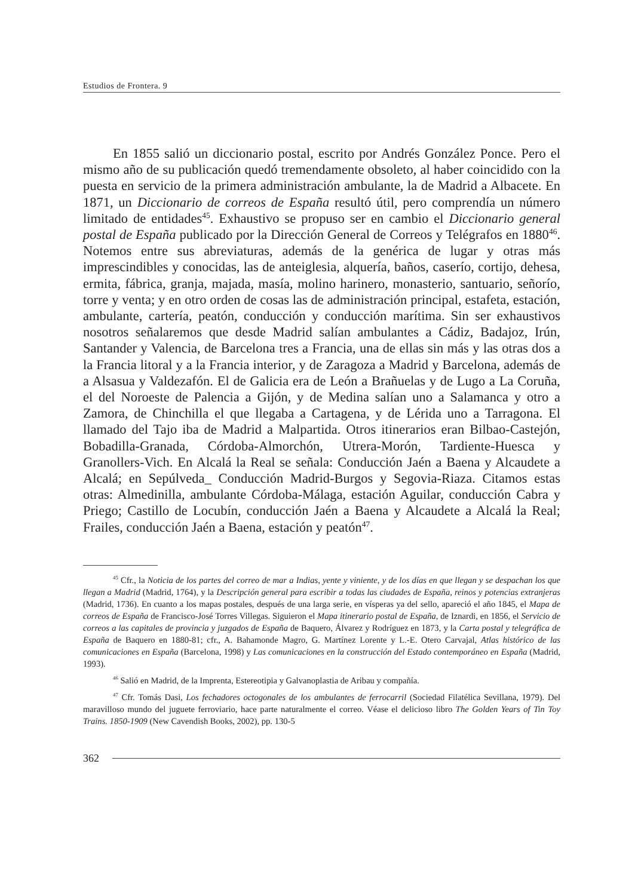Estudios de Frontera. 9
En 1855 salió un diccionario postal, escrito por Andrés González Ponce. Pero el mismo año de su publicación quedó tremendamente obsoleto, al haber coincidido con la puesta en servicio de la primera administración ambulante, la de Madrid a Albacete. En 1871, un Diccionario de correos de España resultó útil, pero comprendía un número limitado de entidades<sup>45</sup>. Exhaustivo se propuso ser en cambio el Diccionario general postal de España publicado por la Dirección General de Correos y Telégrafos en 1880<sup>46</sup>. Notemos entre sus abreviaturas, además de la genérica de lugar y otras más imprescindibles y conocidas, las de anteiglesia, alquería, baños, caserío, cortijo, dehesa, ermita, fábrica, granja, majada, masía, molino harinero, monasterio, santuario, señorío, torre y venta; y en otro orden de cosas las de administración principal, estafeta, estación, ambulante, cartería, peatón, conducción y conducción marítima. Sin ser exhaustivos nosotros señalaremos que desde Madrid salían ambulantes a Cádiz, Badajoz, Irún, Santander y Valencia, de Barcelona tres a Francia, una de ellas sin más y las otras dos a la Francia litoral y a la Francia interior, y de Zaragoza a Madrid y Barcelona, además de a Alsasua y Valdezafón. El de Galicia era de León a Brañuelas y de Lugo a La Coruña, el del Noroeste de Palencia a Gijón, y de Medina salían uno a Salamanca y otro a Zamora, de Chinchilla el que llegaba a Cartagena, y de Lérida uno a Tarragona. El llamado del Tajo iba de Madrid a Malpartida. Otros itinerarios eran Bilbao-Castejón, Bobadilla-Granada, Córdoba-Almorchón, Utrera-Morón, Tardiente-Huesca y Granollers-Vich. En Alcalá la Real se señala: Conducción Jaén a Baena y Alcaudete a Alcalá; en Sepúlveda_ Conducción Madrid-Burgos y Segovia-Riaza. Citamos estas otras: Almedinilla, ambulante Córdoba-Málaga, estación Aguilar, conducción Cabra y Priego; Castillo de Locubín, conducción Jaén a Baena y Alcaudete a Alcalá la Real; Frailes, conducción Jaén a Baena, estación y peatón<sup>47</sup>.
<sup>45</sup> Cfr., la Noticia de los partes del correo de mar a Indias, yente y viniente, y de los días en que llegan y se despachan los que llegan a Madrid (Madrid, 1764), y la Descripción general para escribir a todas las ciudades de España, reinos y potencias extranjeras (Madrid, 1736). En cuanto a los mapas postales, después de una larga serie, en vísperas ya del sello, apareció el año 1845, el Mapa de correos de España de Francisco-José Torres Villegas. Siguieron el Mapa itinerario postal de España, de Iznardi, en 1856, el Servicio de correos a las capitales de provincia y juzgados de España de Baquero, Álvarez y Rodríguez en 1873, y la Carta postal y telegráfica de España de Baquero en 1880-81; cfr., A. Bahamonde Magro, G. Martínez Lorente y L.-E. Otero Carvajal, Atlas histórico de las comunicaciones en España (Barcelona, 1998) y Las comunicaciones en la construcción del Estado contemporáneo en España (Madrid, 1993).
<sup>46</sup> Salió en Madrid, de la Imprenta, Estereotipia y Galvanoplastia de Aribau y compañía.
<sup>47</sup> Cfr. Tomás Dasi, Los fechadores octogonales de los ambulantes de ferrocarril (Sociedad Filatélica Sevillana, 1979). Del maravilloso mundo del juguete ferroviario, hace parte naturalmente el correo. Véase el delicioso libro The Golden Years of Tin Toy Trains. 1850-1909 (New Cavendish Books, 2002), pp. 130-5
362